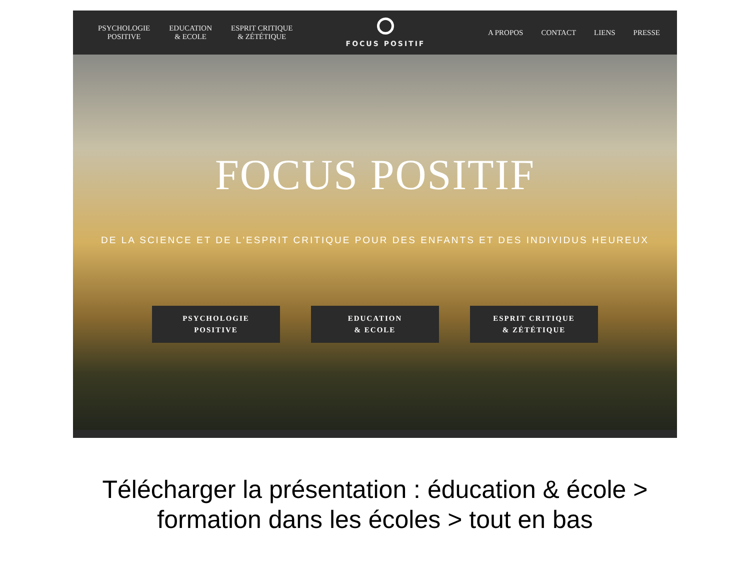PSYCHOLOGIE
POSITIVE
EDUCATION
& ECOLE
ESPRIT CRITIQUE
& ZÉTÉTIQUE
FOCUS POSITIF A PROPOS CONTACT LIENS PRESSE
FOCUS POSITIF
DE LA SCIENCE ET DE L'ESPRIT CRITIQUE POUR DES ENFANTS ET DES INDIVIDUS HEUREUX
PSYCHOLOGIE
POSITIVE
EDUCATION
& ECOLE
ESPRIT CRITIQUE
& ZÉTÉTIQUE
Télécharger la présentation : éducation & école >
formation dans les écoles > tout en bas